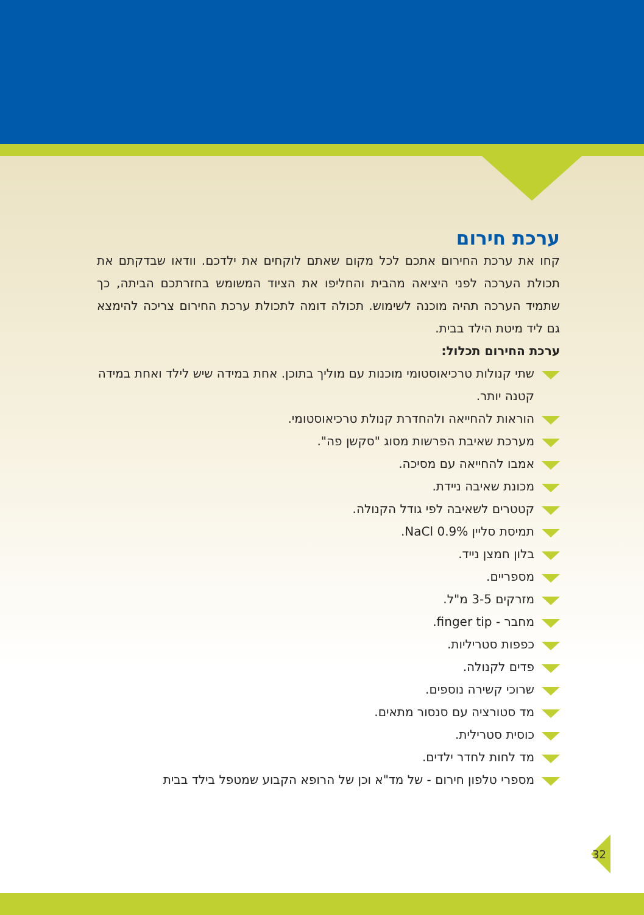ערכת חירום
קחו את ערכת החירום אתכם לכל מקום שאתם לוקחים את ילדכם. וודאו שבדקתם את תכולת הערכה לפני היציאה מהבית והחליפו את הציוד המשומש בחזרתכם הביתה, כך שתמיד הערכה תהיה מוכנה לשימוש. תכולה דומה לתכולת ערכת החירום צריכה להימצא גם ליד מיטת הילד בבית.
ערכת החירום תכלול:
שתי קנולות טרכיאוסטומי מוכנות עם מוליך בתוכן. אחת במידה שיש לילד ואחת במידה קטנה יותר.
הוראות להחייאה ולהחדרת קנולת טרכיאוסטומי.
מערכת שאיבת הפרשות מסוג "סקשן פה".
אמבו להחייאה עם מסיכה.
מכונת שאיבה ניידת.
קטטרים לשאיבה לפי גודל הקנולה.
תמיסת סליין 0.9% NaCl.
בלון חמצן נייד.
מספריים.
מזרקים 3-5 מ"ל.
מחבר - finger tip.
כפפות סטריליות.
פדים לקנולה.
שרוכי קשירה נוספים.
מד סטורציה עם סנסור מתאים.
כוסית סטרילית.
מד לחות לחדר ילדים.
מספרי טלפון חירום - של מד"א וכן של הרופא הקבוע שמטפל בילד בבית
32